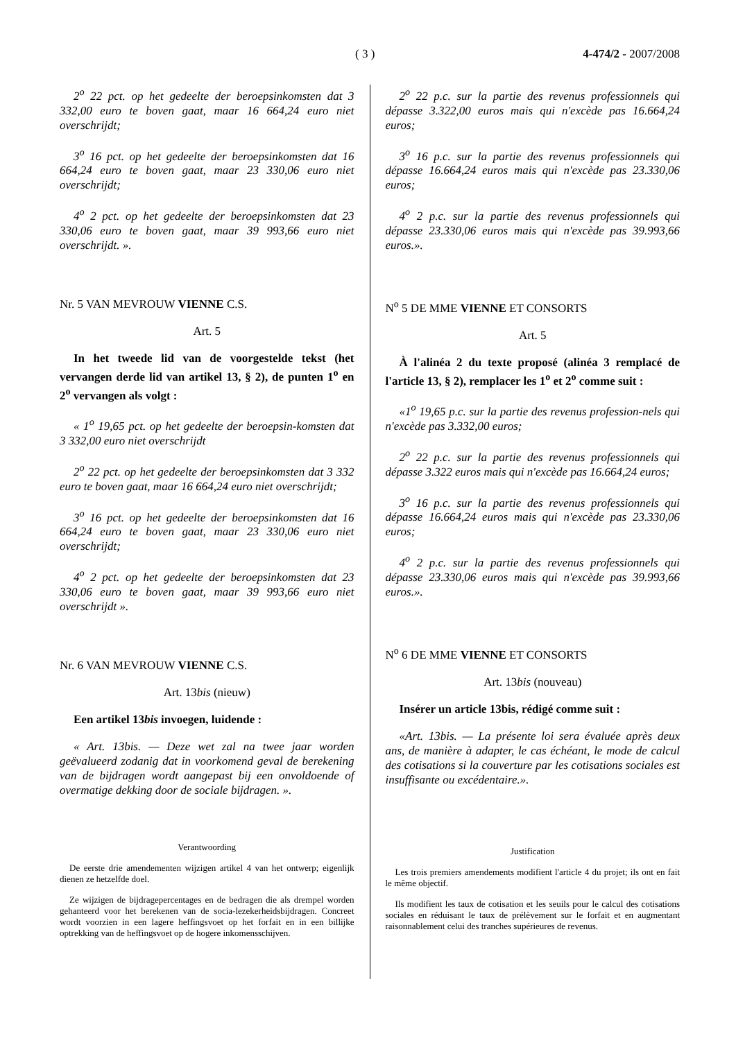( 3 ) 4-474/2 - 2007/2008
2<sup>o</sup> 22 pct. op het gedeelte der beroepsinkomsten dat 3 332,00 euro te boven gaat, maar 16 664,24 euro niet overschrijdt;
3<sup>o</sup> 16 pct. op het gedeelte der beroepsinkomsten dat 16 664,24 euro te boven gaat, maar 23 330,06 euro niet overschrijdt;
4<sup>o</sup> 2 pct. op het gedeelte der beroepsinkomsten dat 23 330,06 euro te boven gaat, maar 39 993,66 euro niet overschrijdt. ».
Nr. 5 VAN MEVROUW VIENNE C.S.
Art. 5
In het tweede lid van de voorgestelde tekst (het vervangen derde lid van artikel 13, § 2), de punten 1<sup>o</sup> en 2<sup>o</sup> vervangen als volgt :
« 1<sup>o</sup> 19,65 pct. op het gedeelte der beroepsin-komsten dat 3 332,00 euro niet overschrijdt
2<sup>o</sup> 22 pct. op het gedeelte der beroepsinkomsten dat 3 332 euro te boven gaat, maar 16 664,24 euro niet overschrijdt;
3<sup>o</sup> 16 pct. op het gedeelte der beroepsinkomsten dat 16 664,24 euro te boven gaat, maar 23 330,06 euro niet overschrijdt;
4<sup>o</sup> 2 pct. op het gedeelte der beroepsinkomsten dat 23 330,06 euro te boven gaat, maar 39 993,66 euro niet overschrijdt ».
Nr. 6 VAN MEVROUW VIENNE C.S.
Art. 13bis (nieuw)
Een artikel 13bis invoegen, luidende :
« Art. 13bis. — Deze wet zal na twee jaar worden geëvalueerd zodanig dat in voorkomend geval de berekening van de bijdragen wordt aangepast bij een onvoldoende of overmatige dekking door de sociale bijdragen. ».
Verantwoording
De eerste drie amendementen wijzigen artikel 4 van het ontwerp; eigenlijk dienen ze hetzelfde doel.
Ze wijzigen de bijdragepercentages en de bedragen die als drempel worden gehanteerd voor het berekenen van de socia-lezekerheidsbijdragen. Concreet wordt voorzien in een lagere heffingsvoet op het forfait en in een billijke optrekking van de heffingsvoet op de hogere inkomensschijven.
2<sup>o</sup> 22 p.c. sur la partie des revenus professionnels qui dépasse 3.322,00 euros mais qui n'excède pas 16.664,24 euros;
3<sup>o</sup> 16 p.c. sur la partie des revenus professionnels qui dépasse 16.664,24 euros mais qui n'excède pas 23.330,06 euros;
4<sup>o</sup> 2 p.c. sur la partie des revenus professionnels qui dépasse 23.330,06 euros mais qui n'excède pas 39.993,66 euros.».
N<sup>o</sup> 5 DE MME VIENNE ET CONSORTS
Art. 5
À l'alinéa 2 du texte proposé (alinéa 3 remplacé de l'article 13, § 2), remplacer les 1<sup>o</sup> et 2<sup>o</sup> comme suit :
«1<sup>o</sup> 19,65 p.c. sur la partie des revenus profession-nels qui n'excède pas 3.332,00 euros;
2<sup>o</sup> 22 p.c. sur la partie des revenus professionnels qui dépasse 3.322 euros mais qui n'excède pas 16.664,24 euros;
3<sup>o</sup> 16 p.c. sur la partie des revenus professionnels qui dépasse 16.664,24 euros mais qui n'excède pas 23.330,06 euros;
4<sup>o</sup> 2 p.c. sur la partie des revenus professionnels qui dépasse 23.330,06 euros mais qui n'excède pas 39.993,66 euros.».
N<sup>o</sup> 6 DE MME VIENNE ET CONSORTS
Art. 13bis (nouveau)
Insérer un article 13bis, rédigé comme suit :
«Art. 13bis. — La présente loi sera évaluée après deux ans, de manière à adapter, le cas échéant, le mode de calcul des cotisations si la couverture par les cotisations sociales est insuffisante ou excédentaire.».
Justification
Les trois premiers amendements modifient l'article 4 du projet; ils ont en fait le même objectif.
Ils modifient les taux de cotisation et les seuils pour le calcul des cotisations sociales en réduisant le taux de prélèvement sur le forfait et en augmentant raisonnablement celui des tranches supérieures de revenus.